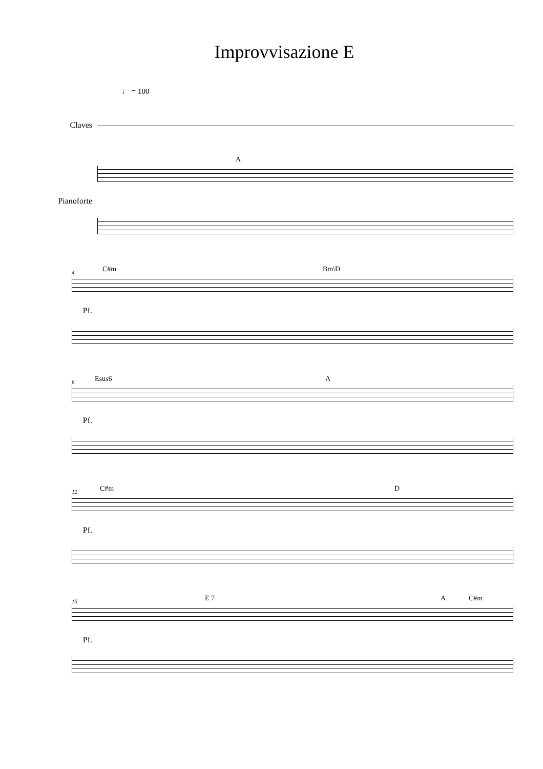Improvvisazione E
♩ = 100
Claves
Pianoforte
A
Pf.
4 C#m Bm\D
Pf.
8 Esus6 A
Pf.
12 C#m D
Pf.
15 E 7 A C#m